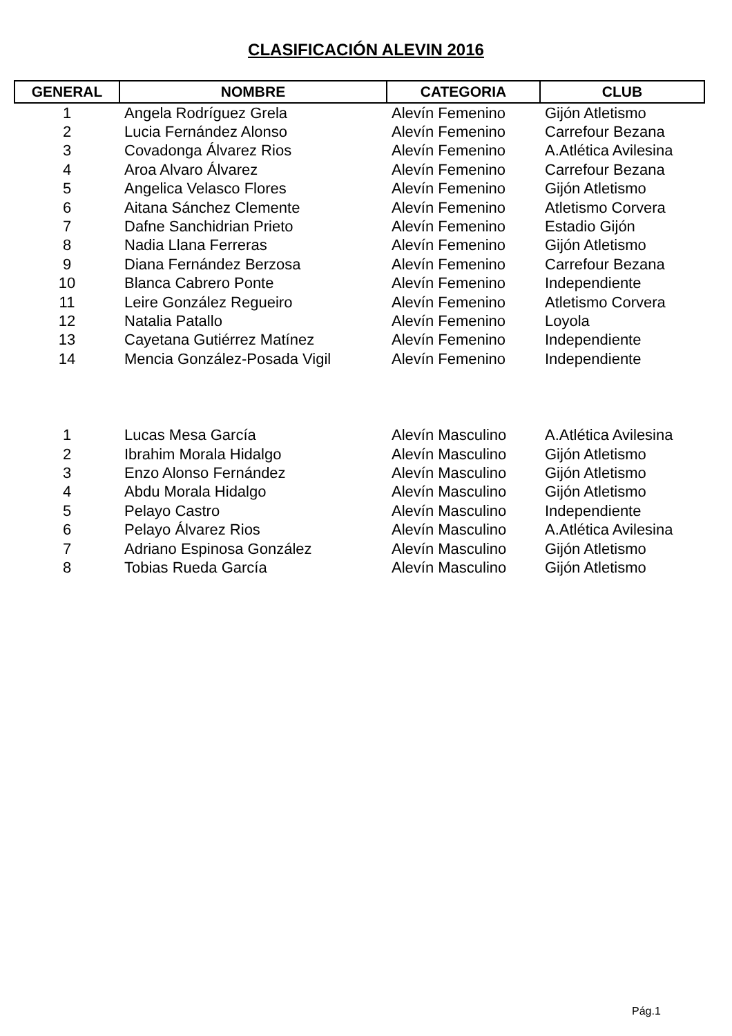CLASIFICACIÓN ALEVIN 2016
| GENERAL | NOMBRE | CATEGORIA | CLUB |
| --- | --- | --- | --- |
| 1 | Angela Rodríguez Grela | Alevín Femenino | Gijón Atletismo |
| 2 | Lucia Fernández Alonso | Alevín Femenino | Carrefour Bezana |
| 3 | Covadonga Álvarez Rios | Alevín Femenino | A.Atlética Avilesina |
| 4 | Aroa Alvaro Álvarez | Alevín Femenino | Carrefour Bezana |
| 5 | Angelica Velasco Flores | Alevín Femenino | Gijón Atletismo |
| 6 | Aitana Sánchez Clemente | Alevín Femenino | Atletismo Corvera |
| 7 | Dafne Sanchidrian Prieto | Alevín Femenino | Estadio Gijón |
| 8 | Nadia Llana Ferreras | Alevín Femenino | Gijón Atletismo |
| 9 | Diana Fernández Berzosa | Alevín Femenino | Carrefour Bezana |
| 10 | Blanca Cabrero Ponte | Alevín Femenino | Independiente |
| 11 | Leire González Regueiro | Alevín Femenino | Atletismo Corvera |
| 12 | Natalia Patallo | Alevín Femenino | Loyola |
| 13 | Cayetana Gutiérrez Matínez | Alevín Femenino | Independiente |
| 14 | Mencia González-Posada Vigil | Alevín Femenino | Independiente |
| 1 | Lucas Mesa García | Alevín Masculino | A.Atlética Avilesina |
| 2 | Ibrahim Morala Hidalgo | Alevín Masculino | Gijón Atletismo |
| 3 | Enzo Alonso Fernández | Alevín Masculino | Gijón Atletismo |
| 4 | Abdu Morala Hidalgo | Alevín Masculino | Gijón Atletismo |
| 5 | Pelayo Castro | Alevín Masculino | Independiente |
| 6 | Pelayo Álvarez Rios | Alevín Masculino | A.Atlética Avilesina |
| 7 | Adriano Espinosa González | Alevín Masculino | Gijón Atletismo |
| 8 | Tobias Rueda García | Alevín Masculino | Gijón Atletismo |
Pág.1